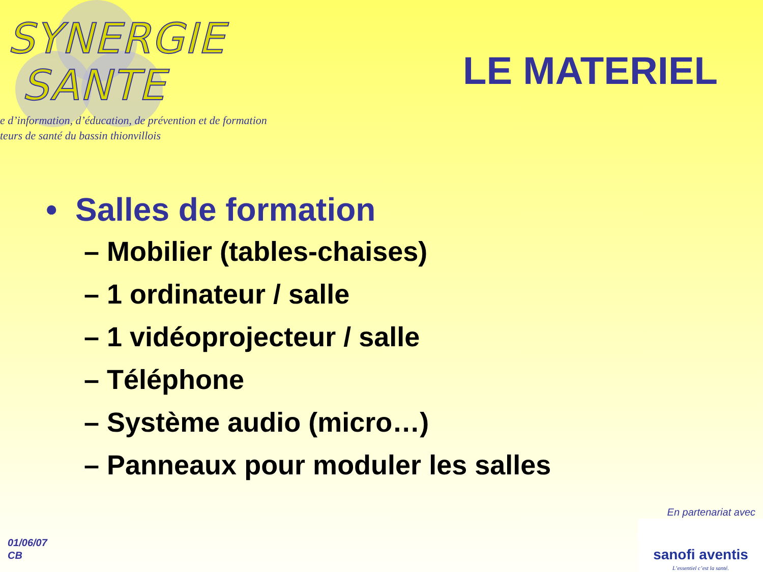SYNERGIE
SANTE
e d’information, d’éducation, de prévention et de formation
teurs de santé du bassin thionvillois
LE MATERIEL
• Salles de formation
– Mobilier (tables-chaises)
– 1 ordinateur / salle
– 1 vidéoprojecteur / salle
– Téléphone
– Système audio (micro…)
– Panneaux pour moduler les salles
01/06/07
CB
En partenariat avec
sanofi aventis
L’essentiel c’est la santé.